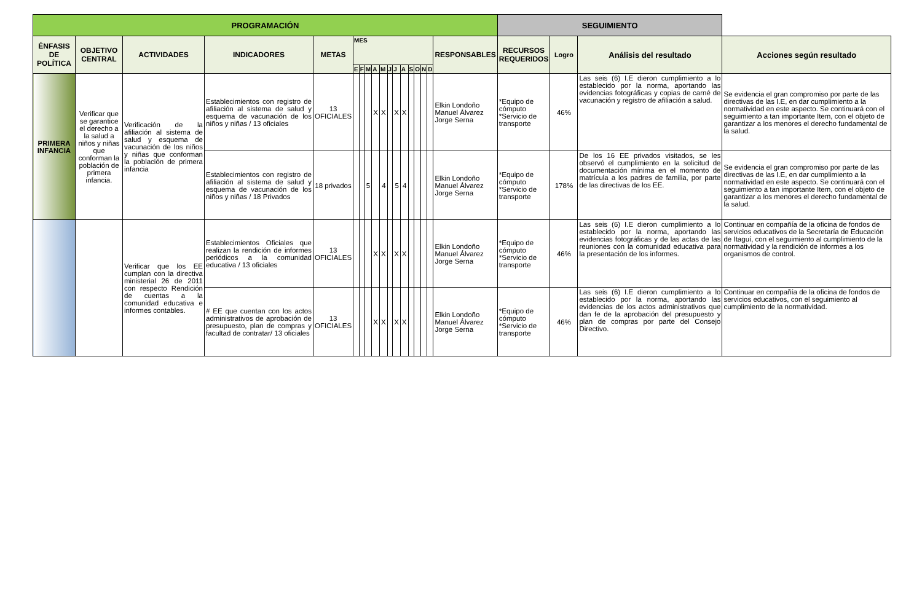| PROGRAMACIÓN | | | | | | | | | | | | | | | | | | SEGUIMIENTO | | | |
| --- | --- | --- | --- | --- | --- | --- | --- | --- | --- | --- | --- | --- | --- | --- | --- | --- | --- | --- | --- | --- | --- |
| ÉNFASIS DE POLÍTICA | OBJETIVO CENTRAL | ACTIVIDADES | INDICADORES | METAS | MES | | | | | | | | | | | | RESPONSABLES | RECURSOS REQUERIDOS | Logro | Análisis del resultado | Acciones según resultado |
| | | | | | E | F | M | A | M | J | J | A | S | O | N | D | | | | | |
| PRIMERA INFANCIA | Verificar que se garantice el derecho a la salud a niños y niñas que conforman la población de primera infancia. | Verificación de la afiliación al sistema de salud y esquema de vacunación de los niños y niñas que conforman la población de primera infancia | Establecimientos con registro de afiliación al sistema de salud y esquema de vacunación de los niños y niñas / 13 oficiales | 13 OFICIALES | | | | X | X | | X | X | | | | | Elkin Londoño Manuel Álvarez Jorge Serna | *Equipo de cómputo *Servicio de transporte | 46% | Las seis (6) I.E dieron cumplimiento a lo establecido por la norma, aportando las evidencias fotográficas y copias de carné de vacunación y registro de afiliación a salud. | Se evidencia el gran compromiso por parte de las directivas de las I.E, en dar cumplimiento a la normatividad en este aspecto. Se continuará con el seguimiento a tan importante Item, con el objeto de garantizar a los menores el derecho fundamental de la salud. |
| | | | Establecimientos con registro de afiliación al sistema de salud y esquema de vacunación de los niños y niñas / 18 Privados | 18 privados | | | 5 | | 4 | | 5 | 4 | | | | | Elkin Londoño Manuel Álvarez Jorge Serna | *Equipo de cómputo *Servicio de transporte | 178% | De los 16 EE privados visitados, se les observó el cumplimiento en la solicitud de documentación mínima en el momento de matrícula a los padres de familia, por parte de las directivas de los EE. | Se evidencia el gran compromiso por parte de las directivas de las I.E, en dar cumplimiento a la normatividad en este aspecto. Se continuará con el seguimiento a tan importante Item, con el objeto de garantizar a los menores el derecho fundamental de la salud. |
| | | Verificar que los EE cumplan con la directiva ministerial 26 de 2011 con respecto Rendición de cuentas a la comunidad educativa e informes contables. | Establecimientos Oficiales que realizan la rendición de informes periódicos a la comunidad educativa / 13 oficiales | 13 OFICIALES | | | | X | X | | X | X | | | | | Elkin Londoño Manuel Álvarez Jorge Serna | *Equipo de cómputo *Servicio de transporte | 46% | Las seis (6) I.E dieron cumplimiento a lo establecido por la norma, aportando las evidencias fotográficas y de las actas de las reuniones con la comunidad educativa para la presentación de los informes. | Continuar en compañía de la oficina de fondos de servicios educativos de la Secretaría de Educación de Itaguí, con el seguimiento al cumplimiento de la normatividad y la rendición de informes a los organismos de control. |
| | | | # EE que cuentan con los actos administrativos de aprobación de presupuesto, plan de compras y facultad de contratar/ 13 oficiales | 13 OFICIALES | | | | X | X | | X | X | | | | | Elkin Londoño Manuel Álvarez Jorge Serna | *Equipo de cómputo *Servicio de transporte | 46% | Las seis (6) I.E dieron cumplimiento a lo establecido por la norma, aportando las evidencias de los actos administrativos que dan fe de la aprobación del presupuesto y plan de compras por parte del Consejo Directivo. | Continuar en compañía de la oficina de fondos de servicios educativos, con el seguimiento al cumplimiento de la normatividad. |